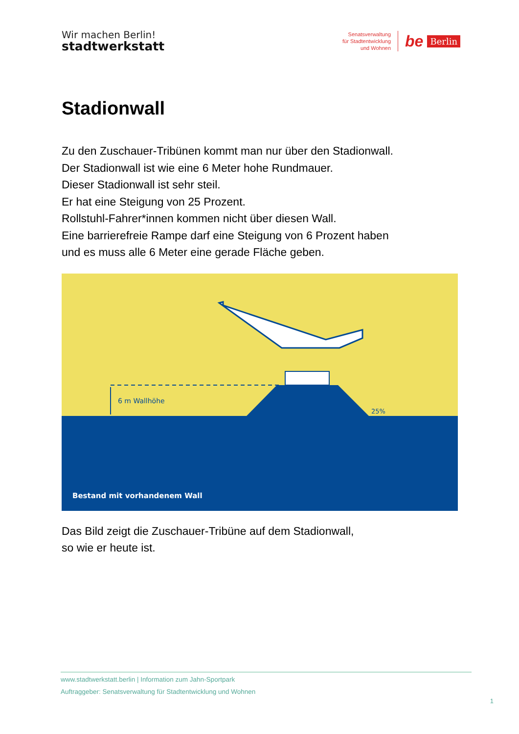Wir machen Berlin!
stadtwerkstatt
Senatsverwaltung
für Stadtentwicklung
und Wohnen
be Berlin
Stadionwall
Zu den Zuschauer-Tribünen kommt man nur über den Stadionwall.
Der Stadionwall ist wie eine 6 Meter hohe Rundmauer.
Dieser Stadionwall ist sehr steil.
Er hat eine Steigung von 25 Prozent.
Rollstuhl-Fahrer*innen kommen nicht über diesen Wall.
Eine barrierefreie Rampe darf eine Steigung von 6 Prozent haben
und es muss alle 6 Meter eine gerade Fläche geben.
6 m Wallhöhe
25%
Bestand mit vorhandenem Wall
Das Bild zeigt die Zuschauer-Tribüne auf dem Stadionwall,
so wie er heute ist.
www.stadtwerkstatt.berlin | Information zum Jahn-Sportpark
Auftraggeber: Senatsverwaltung für Stadtentwicklung und Wohnen
1